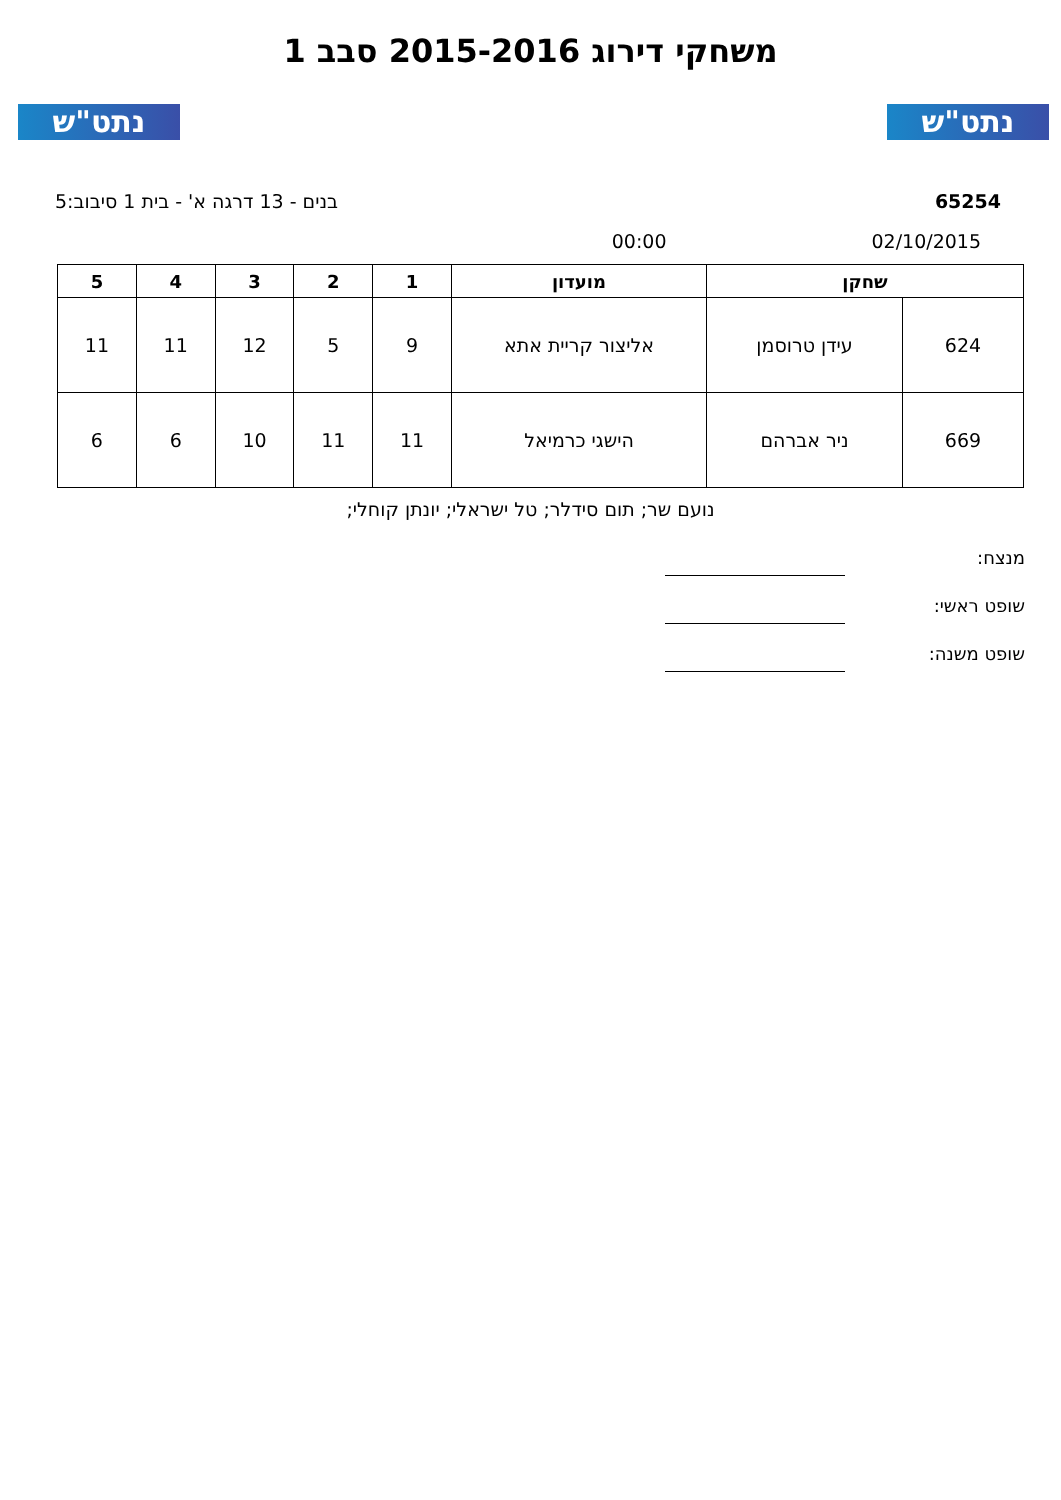נתט"ש נתט"ש
משחקי דירוג 2015-2016 סבב 1
65254 בנים - 13 דרגה א' - בית 1 סיבוב:5
02/10/2015 00:00
| שחקן | | מועדון | 1 | 2 | 3 | 4 | 5 |
| --- | --- | --- | --- | --- | --- | --- | --- |
| 624 | עידן טרוסמן | אליצור קריית אתא | 9 | 5 | 12 | 11 | 11 |
| 669 | ניר אברהם | הישגי כרמיאל | 11 | 11 | 10 | 6 | 6 |
נועם שר; תום סידלר; טל ישראלי; יונתן קוחלי;
מנצח:
שופט ראשי:
שופט משנה: